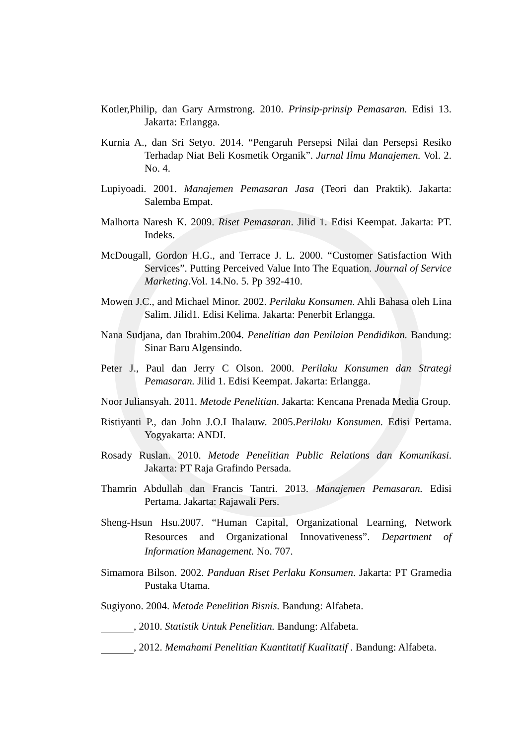Kotler,Philip, dan Gary Armstrong. 2010. Prinsip-prinsip Pemasaran. Edisi 13. Jakarta: Erlangga.
Kurnia A., dan Sri Setyo. 2014. “Pengaruh Persepsi Nilai dan Persepsi Resiko Terhadap Niat Beli Kosmetik Organik”. Jurnal Ilmu Manajemen. Vol. 2. No. 4.
Lupiyoadi. 2001. Manajemen Pemasaran Jasa (Teori dan Praktik). Jakarta: Salemba Empat.
Malhorta Naresh K. 2009. Riset Pemasaran. Jilid 1. Edisi Keempat. Jakarta: PT. Indeks.
McDougall, Gordon H.G., and Terrace J. L. 2000. “Customer Satisfaction With Services”. Putting Perceived Value Into The Equation. Journal of Service Marketing.Vol. 14.No. 5. Pp 392-410.
Mowen J.C., and Michael Minor. 2002. Perilaku Konsumen. Ahli Bahasa oleh Lina Salim. Jilid1. Edisi Kelima. Jakarta: Penerbit Erlangga.
Nana Sudjana, dan Ibrahim.2004. Penelitian dan Penilaian Pendidikan. Bandung: Sinar Baru Algensindo.
Peter J., Paul dan Jerry C Olson. 2000. Perilaku Konsumen dan Strategi Pemasaran. Jilid 1. Edisi Keempat. Jakarta: Erlangga.
Noor Juliansyah. 2011. Metode Penelitian. Jakarta: Kencana Prenada Media Group.
Ristiyanti P., dan John J.O.I Ihalauw. 2005.Perilaku Konsumen. Edisi Pertama. Yogyakarta: ANDI.
Rosady Ruslan. 2010. Metode Penelitian Public Relations dan Komunikasi. Jakarta: PT Raja Grafindo Persada.
Thamrin Abdullah dan Francis Tantri. 2013. Manajemen Pemasaran. Edisi Pertama. Jakarta: Rajawali Pers.
Sheng-Hsun Hsu.2007. “Human Capital, Organizational Learning, Network Resources and Organizational Innovativeness”. Department of Information Management. No. 707.
Simamora Bilson. 2002. Panduan Riset Perlaku Konsumen. Jakarta: PT Gramedia Pustaka Utama.
Sugiyono. 2004. Metode Penelitian Bisnis. Bandung: Alfabeta.
, 2010. Statistik Untuk Penelitian. Bandung: Alfabeta.
, 2012. Memahami Penelitian Kuantitatif Kualitatif . Bandung: Alfabeta.